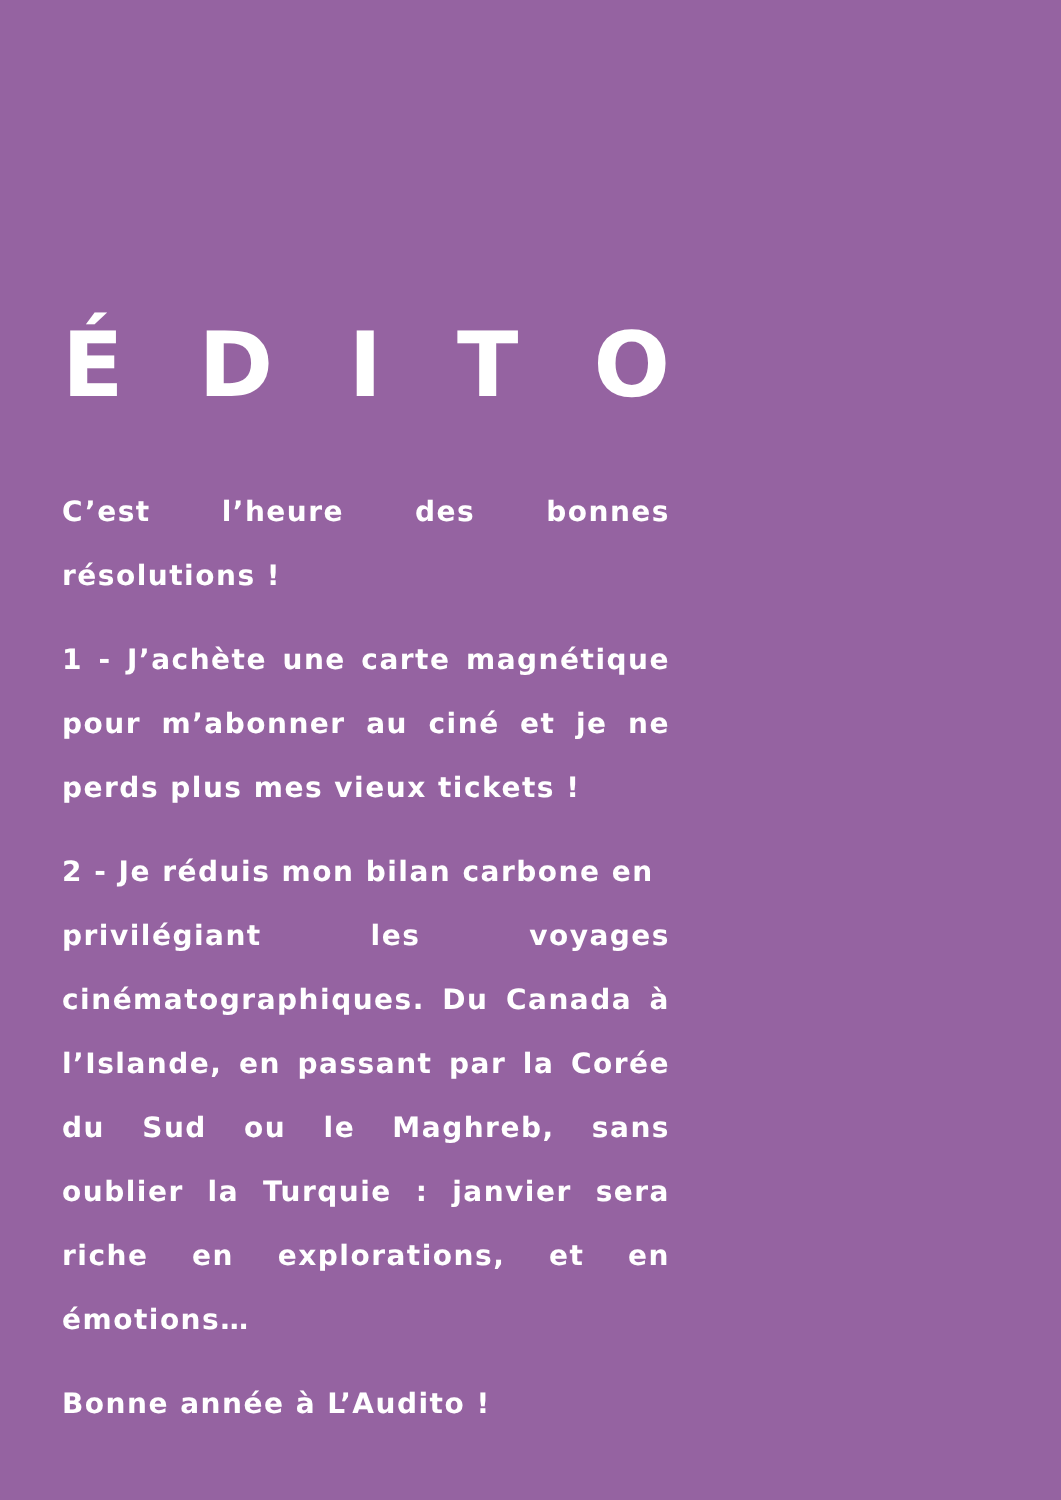É D I T O
C’est l’heure des bonnes résolutions !
1 - J’achète une carte magnétique pour m’abonner au ciné et je ne perds plus mes vieux tickets !
2 - Je réduis mon bilan carbone en
privilégiant les voyages cinématographiques. Du Canada à l’Islande, en passant par la Corée du Sud ou le Maghreb, sans oublier la Turquie : janvier sera riche en explorations, et en émotions…
Bonne année à L’Audito !